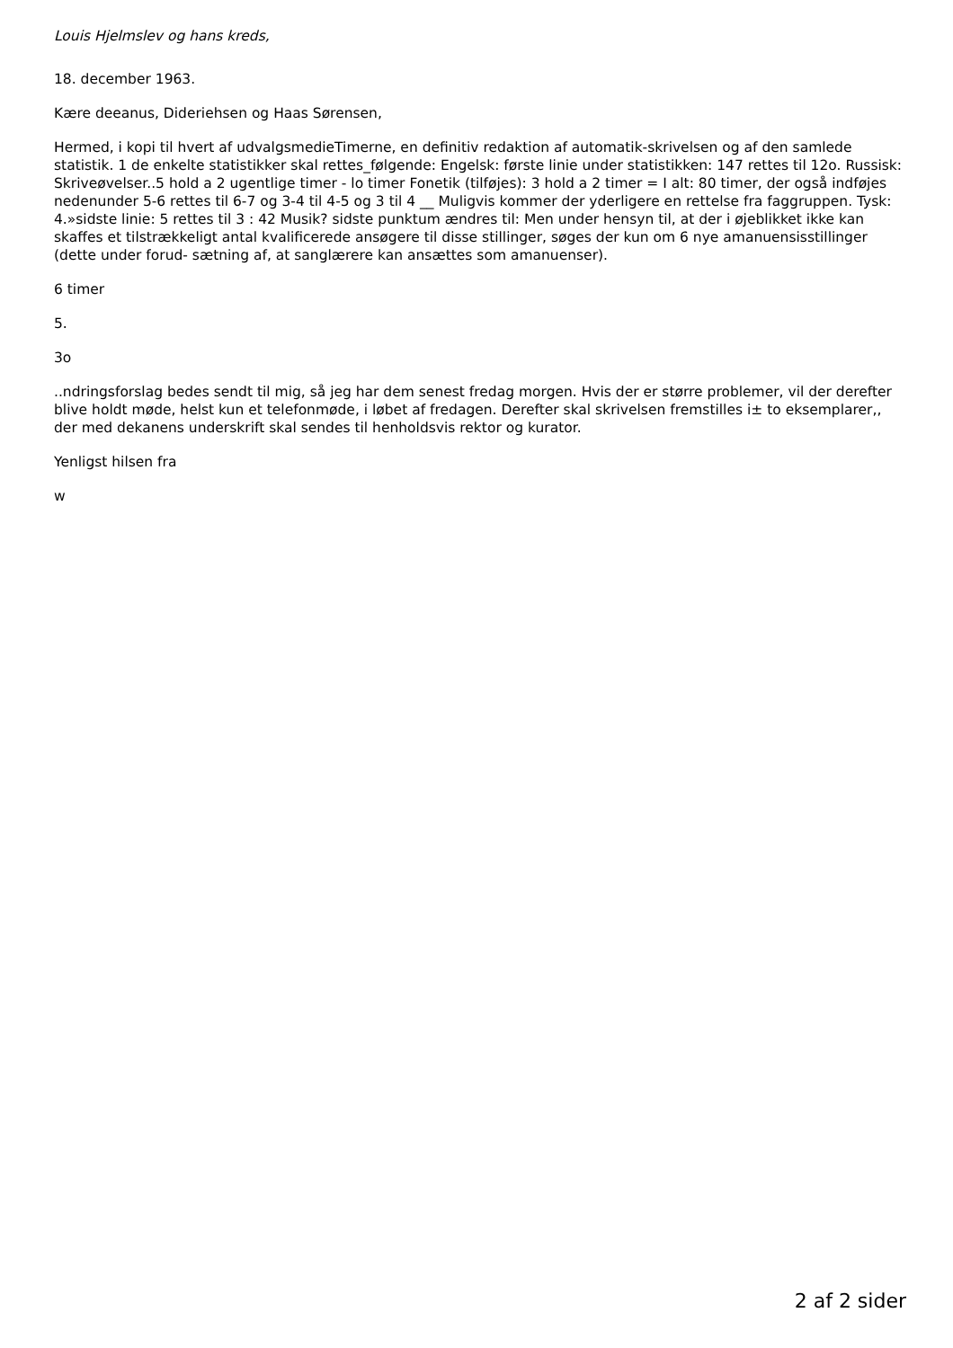Louis Hjelmslev og hans kreds,
18. december 1963.
Kære deeanus, Dideriehsen og Haas Sørensen,
Hermed, i kopi til hvert af udvalgsmedieTimerne, en definitiv redaktion af automatik-skrivelsen og af den samlede statistik. 1 de enkelte statistikker skal rettes_følgende: Engelsk: første linie under statistikken: 147 rettes til 12o. Russisk: Skriveøvelser..5 hold a 2 ugentlige timer - lo timer Fonetik (tilføjes): 3 hold a 2 timer = I alt: 80 timer, der også indføjes nedenunder 5-6 rettes til 6-7 og 3-4 til 4-5 og 3 til 4 __ Muligvis kommer der yderligere en rettelse fra faggruppen. Tysk: 4.»sidste linie: 5 rettes til 3 : 42 Musik? sidste punktum ændres til: Men under hensyn til, at der i øjeblikket ikke kan skaffes et tilstrækkeligt antal kvalificerede ansøgere til disse stillinger, søges der kun om 6 nye amanuensisstillinger (dette under forud- sætning af, at sanglærere kan ansættes som amanuenser).
6 timer
5.
3o
..ndringsforslag bedes sendt til mig, så jeg har dem senest fredag morgen. Hvis der er større problemer, vil der derefter blive holdt møde, helst kun et telefonmøde, i løbet af fredagen. Derefter skal skrivelsen fremstilles i± to eksemplarer,, der med dekanens underskrift skal sendes til henholdsvis rektor og kurator.
Yenligst hilsen fra
w
2 af 2 sider